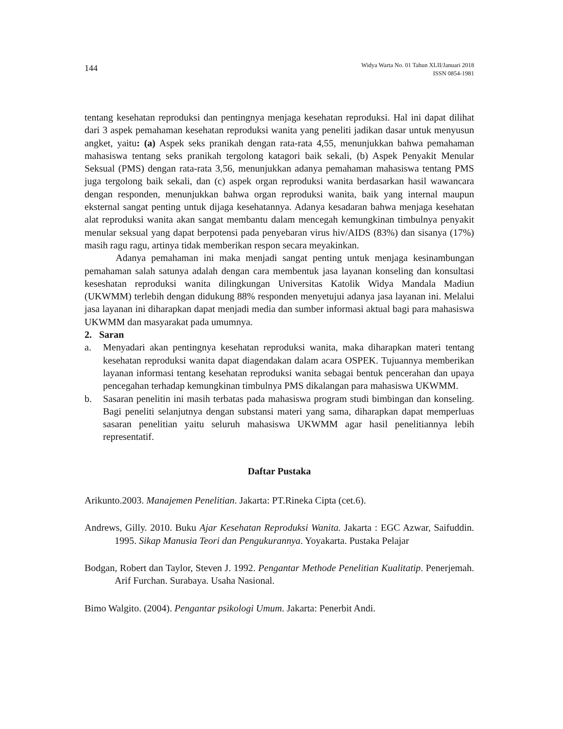144
Widya Warta No. 01 Tahun XLII/Januari 2018
ISSN 0854-1981
tentang kesehatan reproduksi dan pentingnya menjaga kesehatan reproduksi. Hal ini dapat dilihat dari 3 aspek pemahaman kesehatan reproduksi wanita yang peneliti jadikan dasar untuk menyusun angket, yaitu: (a) Aspek seks pranikah dengan rata-rata 4,55, menunjukkan bahwa pemahaman mahasiswa tentang seks pranikah tergolong katagori baik sekali, (b) Aspek Penyakit Menular Seksual (PMS) dengan rata-rata 3,56, menunjukkan adanya pemahaman mahasiswa tentang PMS juga tergolong baik sekali, dan (c) aspek organ reproduksi wanita berdasarkan hasil wawancara dengan responden, menunjukkan bahwa organ reproduksi wanita, baik yang internal maupun eksternal sangat penting untuk dijaga kesehatannya. Adanya kesadaran bahwa menjaga kesehatan alat reproduksi wanita akan sangat membantu dalam mencegah kemungkinan timbulnya penyakit menular seksual yang dapat berpotensi pada penyebaran virus hiv/AIDS (83%) dan sisanya (17%) masih ragu ragu, artinya tidak memberikan respon secara meyakinkan.
Adanya pemahaman ini maka menjadi sangat penting untuk menjaga kesinambungan pemahaman salah satunya adalah dengan cara membentuk jasa layanan konseling dan konsultasi keseshatan reproduksi wanita dilingkungan Universitas Katolik Widya Mandala Madiun (UKWMM) terlebih dengan didukung 88% responden menyetujui adanya jasa layanan ini. Melalui jasa layanan ini diharapkan dapat menjadi media dan sumber informasi aktual bagi para mahasiswa UKWMM dan masyarakat pada umumnya.
2. Saran
a. Menyadari akan pentingnya kesehatan reproduksi wanita, maka diharapkan materi tentang kesehatan reproduksi wanita dapat diagendakan dalam acara OSPEK. Tujuannya memberikan layanan informasi tentang kesehatan reproduksi wanita sebagai bentuk pencerahan dan upaya pencegahan terhadap kemungkinan timbulnya PMS dikalangan para mahasiswa UKWMM.
b. Sasaran penelitin ini masih terbatas pada mahasiswa program studi bimbingan dan konseling. Bagi peneliti selanjutnya dengan substansi materi yang sama, diharapkan dapat memperluas sasaran penelitian yaitu seluruh mahasiswa UKWMM agar hasil penelitiannya lebih representatif.
Daftar Pustaka
Arikunto.2003. Manajemen Penelitian. Jakarta: PT.Rineka Cipta (cet.6).
Andrews, Gilly. 2010. Buku Ajar Kesehatan Reproduksi Wanita. Jakarta : EGC Azwar, Saifuddin. 1995. Sikap Manusia Teori dan Pengukurannya. Yoyakarta. Pustaka Pelajar
Bodgan, Robert dan Taylor, Steven J. 1992. Pengantar Methode Penelitian Kualitatip. Penerjemah. Arif Furchan. Surabaya. Usaha Nasional.
Bimo Walgito. (2004). Pengantar psikologi Umum. Jakarta: Penerbit Andi.